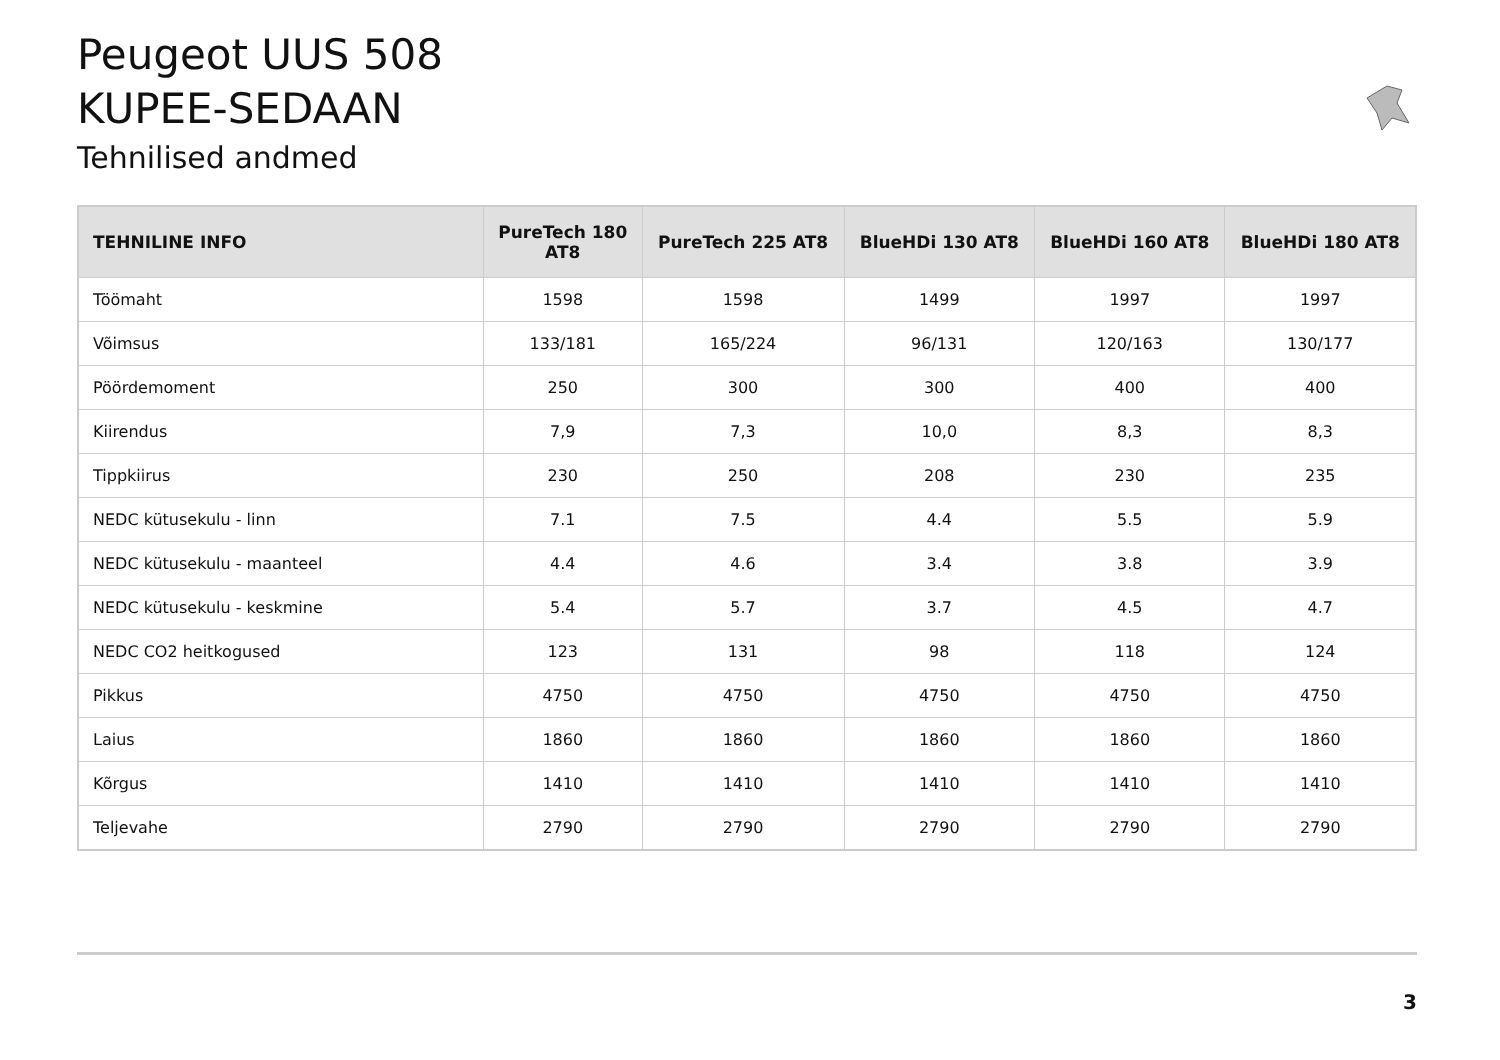Peugeot UUS 508
KUPEE-SEDAAN
Tehnilised andmed
| TEHNILINE INFO | PureTech 180 AT8 | PureTech 225 AT8 | BlueHDi 130 AT8 | BlueHDi 160 AT8 | BlueHDi 180 AT8 |
| --- | --- | --- | --- | --- | --- |
| Töömaht | 1598 | 1598 | 1499 | 1997 | 1997 |
| Võimsus | 133/181 | 165/224 | 96/131 | 120/163 | 130/177 |
| Pöördemoment | 250 | 300 | 300 | 400 | 400 |
| Kiirendus | 7,9 | 7,3 | 10,0 | 8,3 | 8,3 |
| Tippkiirus | 230 | 250 | 208 | 230 | 235 |
| NEDC kütusekulu - linn | 7.1 | 7.5 | 4.4 | 5.5 | 5.9 |
| NEDC kütusekulu - maanteel | 4.4 | 4.6 | 3.4 | 3.8 | 3.9 |
| NEDC kütusekulu - keskmine | 5.4 | 5.7 | 3.7 | 4.5 | 4.7 |
| NEDC CO2 heitkogused | 123 | 131 | 98 | 118 | 124 |
| Pikkus | 4750 | 4750 | 4750 | 4750 | 4750 |
| Laius | 1860 | 1860 | 1860 | 1860 | 1860 |
| Kõrgus | 1410 | 1410 | 1410 | 1410 | 1410 |
| Teljevahe | 2790 | 2790 | 2790 | 2790 | 2790 |
3